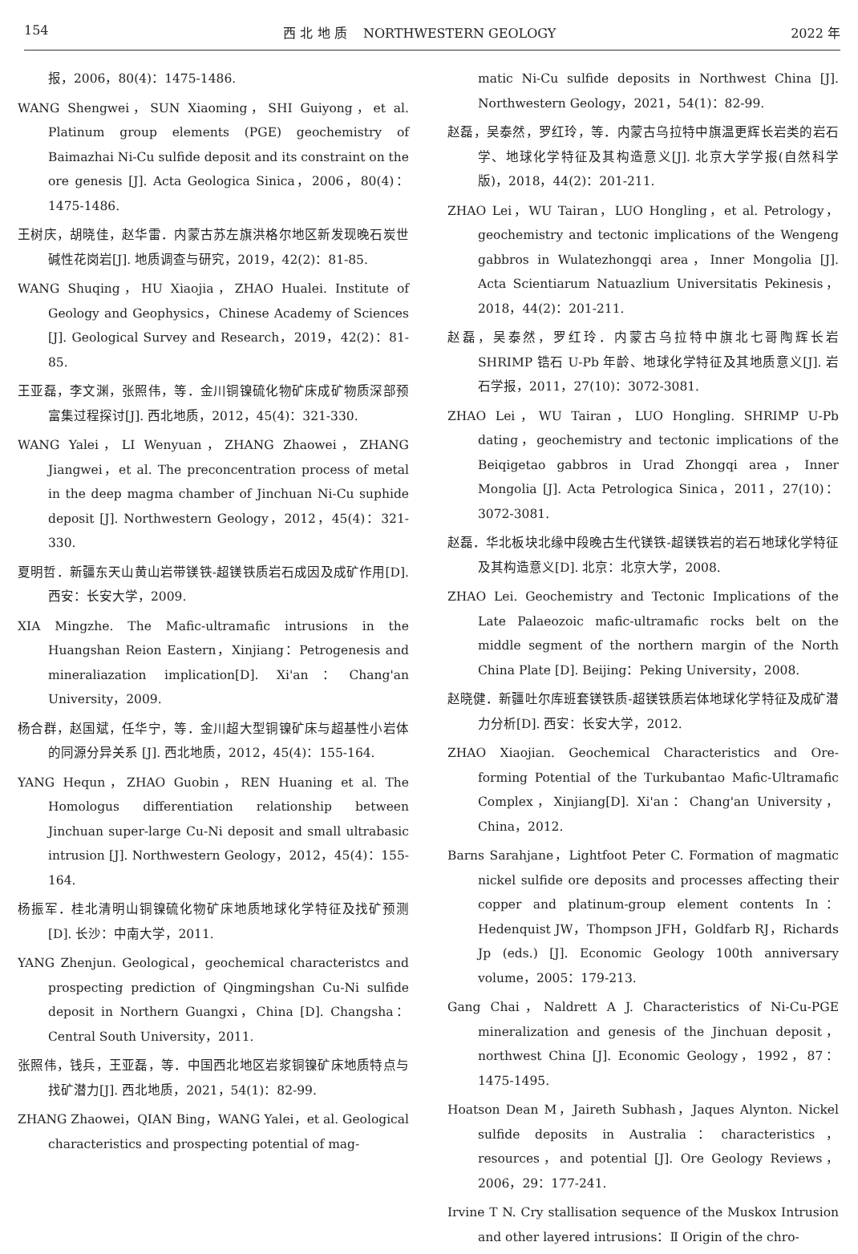154 西 北 地 质 NORTHWESTERN GEOLOGY 2022 年
报，2006，80(4)：1475-1486.
WANG Shengwei，SUN Xiaoming，SHI Guiyong，et al. Platinum group elements (PGE) geochemistry of Baimazhai Ni-Cu sulfide deposit and its constraint on the ore genesis [J]. Acta Geologica Sinica，2006，80(4)：1475-1486.
王树庆，胡晓佳，赵华雷．内蒙古苏左旗洪格尔地区新发现晚石炭世碱性花岗岩[J]. 地质调查与研究，2019，42(2)：81-85.
WANG Shuqing，HU Xiaojia，ZHAO Hualei. Institute of Geology and Geophysics，Chinese Academy of Sciences [J]. Geological Survey and Research，2019，42(2)：81-85.
王亚磊，李文渊，张照伟，等．金川铜镍硫化物矿床成矿物质深部预富集过程探讨[J]. 西北地质，2012，45(4)：321-330.
WANG Yalei，LI Wenyuan，ZHANG Zhaowei，ZHANG Jiangwei，et al. The preconcentration process of metal in the deep magma chamber of Jinchuan Ni-Cu suphide deposit [J]. Northwestern Geology，2012，45(4)：321-330.
夏明哲．新疆东天山黄山岩带镁铁-超镁铁质岩石成因及成矿作用[D]. 西安：长安大学，2009.
XIA Mingzhe. The Mafic-ultramafic intrusions in the Huangshan Reion Eastern，Xinjiang：Petrogenesis and mineraliazation implication[D]. Xi'an：Chang'an University，2009.
杨合群，赵国斌，任华宁，等．金川超大型铜镍矿床与超基性小岩体的同源分异关系 [J]. 西北地质，2012，45(4)：155-164.
YANG Hequn，ZHAO Guobin，REN Huaning et al. The Homologus differentiation relationship between Jinchuan super-large Cu-Ni deposit and small ultrabasic intrusion [J]. Northwestern Geology，2012，45(4)：155-164.
杨振军．桂北清明山铜镍硫化物矿床地质地球化学特征及找矿预测[D]. 长沙：中南大学，2011.
YANG Zhenjun. Geological，geochemical characteristcs and prospecting prediction of Qingmingshan Cu-Ni sulfide deposit in Northern Guangxi，China [D]. Changsha：Central South University，2011.
张照伟，钱兵，王亚磊，等．中国西北地区岩浆铜镍矿床地质特点与找矿潜力[J]. 西北地质，2021，54(1)：82-99.
ZHANG Zhaowei，QIAN Bing，WANG Yalei，et al. Geological characteristics and prospecting potential of mag-
matic Ni-Cu sulfide deposits in Northwest China [J]. Northwestern Geology，2021，54(1)：82-99.
赵磊，吴泰然，罗红玲，等．内蒙古乌拉特中旗温更辉长岩类的岩石学、地球化学特征及其构造意义[J]. 北京大学学报(自然科学版)，2018，44(2)：201-211.
ZHAO Lei，WU Tairan，LUO Hongling，et al. Petrology，geochemistry and tectonic implications of the Wengeng gabbros in Wulatezhongqi area，Inner Mongolia [J]. Acta Scientiarum Natuazlium Universitatis Pekinesis，2018，44(2)：201-211.
赵磊，吴泰然，罗红玲．内蒙古乌拉特中旗北七哥陶辉长岩 SHRIMP 锆石 U-Pb 年龄、地球化学特征及其地质意义[J]. 岩石学报，2011，27(10)：3072-3081.
ZHAO Lei，WU Tairan，LUO Hongling. SHRIMP U-Pb dating，geochemistry and tectonic implications of the Beiqigetao gabbros in Urad Zhongqi area，Inner Mongolia [J]. Acta Petrologica Sinica，2011，27(10)：3072-3081.
赵磊．华北板块北缘中段晚古生代镁铁-超镁铁岩的岩石地球化学特征及其构造意义[D]. 北京：北京大学，2008.
ZHAO Lei. Geochemistry and Tectonic Implications of the Late Palaeozoic mafic-ultramafic rocks belt on the middle segment of the northern margin of the North China Plate [D]. Beijing：Peking University，2008.
赵晓健．新疆吐尔库班套镁铁质-超镁铁质岩体地球化学特征及成矿潜力分析[D]. 西安：长安大学，2012.
ZHAO Xiaojian. Geochemical Characteristics and Ore-forming Potential of the Turkubantao Mafic-Ultramafic Complex，Xinjiang[D]. Xi'an：Chang'an University，China，2012.
Barns Sarahjane，Lightfoot Peter C. Formation of magmatic nickel sulfide ore deposits and processes affecting their copper and platinum-group element contents In：Hedenquist JW，Thompson JFH，Goldfarb RJ，Richards Jp (eds.) [J]. Economic Geology 100th anniversary volume，2005：179-213.
Gang Chai，Naldrett A J. Characteristics of Ni-Cu-PGE mineralization and genesis of the Jinchuan deposit，northwest China [J]. Economic Geology，1992，87：1475-1495.
Hoatson Dean M，Jaireth Subhash，Jaques Alynton. Nickel sulfide deposits in Australia：characteristics，resources，and potential [J]. Ore Geology Reviews，2006，29：177-241.
Irvine T N. Cry stallisation sequence of the Muskox Intrusion and other layered intrusions：Ⅱ Origin of the chro-